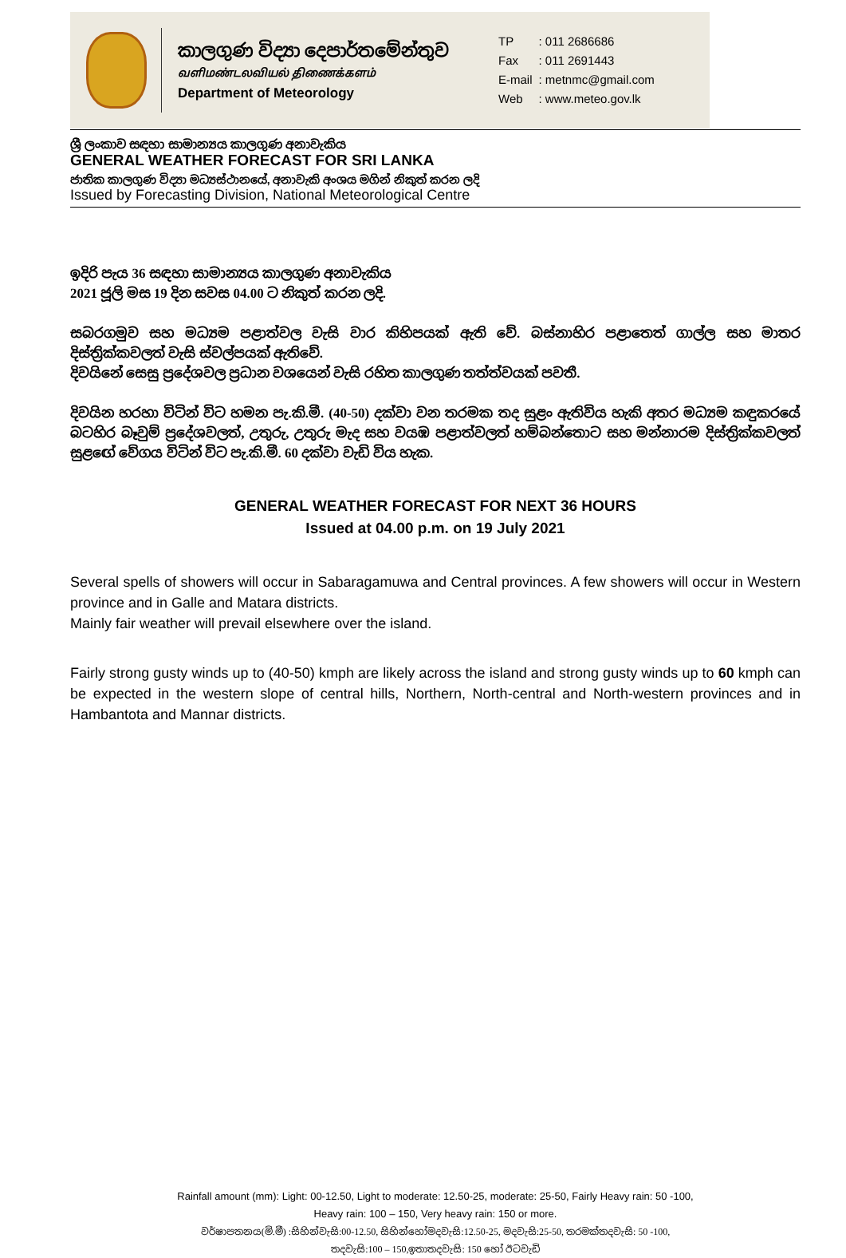කාලගුණ විද්‍යා දෙපාර්තමේන්තුව
வளிமண்டலவியல் திணைக்களம்
Department of Meteorology
| TP | : 011 2686686 |
| Fax | : 011 2691443 |
| E-mail | : metnmc@gmail.com |
| Web | : www.meteo.gov.lk |
ශ්‍රී ලංකාව සඳහා සාමාන්‍යය කාලගුණ අනාවැකිය
GENERAL WEATHER FORECAST FOR SRI LANKA
ජාතික කාලගුණ විද්‍යා මධ්‍යස්ථානයේ, අනාවැකි අංශය මගින් නිකුත් කරන ලදි
Issued by Forecasting Division, National Meteorological Centre
ඉදිරි පැය 36 සඳහා සාමාන්‍යය කාලගුණ අනාවැකිය
2021 ජූලි මස 19 දින සවස 04.00 ට නිකුත් කරන ලදි.
සබරගමුව සහ මධ්‍යම පළාත්වල වැසි වාර කිහිපයක් ඇති වේ. බස්නාහිර පළාතෙත් ගාල්ල සහ මාතර දිස්ත්‍රික්කවලත් වැසි ස්වල්පයක් ඇතිවේ.
දිවයිනේ සෙසු ප්‍රදේශවල ප්‍රධාන වශයෙන් වැසි රහිත කාලගුණ තත්ත්වයක් පවතී.
දිවයින හරහා විටින් විට හමන පැ.කි.මී. (40-50) දක්වා වන තරමක තද සුළං ඇතිවිය හැකි අතර මධ්‍යම කඳුකරයේ බටහිර බෑවුම් ප්‍රදේශවලත්, උතුරු, උතුරු මැද සහ වයඹ පළාත්වලත් හම්බන්තොට සහ මන්නාරම දිස්ත්‍රික්කවලත් සුළඟේ වේගය විටින් විට පැ.කි.මී. 60 දක්වා වැඩි විය හැක.
GENERAL WEATHER FORECAST FOR NEXT 36 HOURS
Issued at 04.00 p.m. on 19 July 2021
Several spells of showers will occur in Sabaragamuwa and Central provinces. A few showers will occur in Western province and in Galle and Matara districts.
Mainly fair weather will prevail elsewhere over the island.
Fairly strong gusty winds up to (40-50) kmph are likely across the island and strong gusty winds up to 60 kmph can be expected in the western slope of central hills, Northern, North-central and North-western provinces and in Hambantota and Mannar districts.
Rainfall amount (mm): Light: 00-12.50, Light to moderate: 12.50-25, moderate: 25-50, Fairly Heavy rain: 50 -100,
Heavy rain: 100 – 150, Very heavy rain: 150 or more.
වර්ෂාපතනය(මි.මී) :සිහින්වැසි:00-12.50, සිහින්හෝමදවැසි:12.50-25, මදවැසි:25-50, තරමක්තදවැසි: 50 -100,
තදවැසි:100 – 150,ඉතාතදවැසි: 150 හෝ ඊටවැඩි